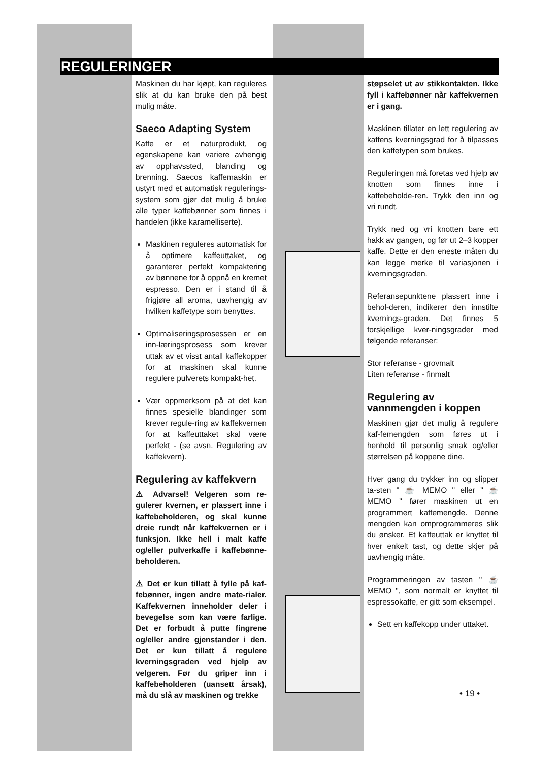REGULERINGER
Maskinen du har kjøpt, kan reguleres slik at du kan bruke den på best mulig måte.
Saeco Adapting System
Kaffe er et naturprodukt, og egenskapene kan variere avhengig av opphavssted, blanding og brenning. Saecos kaffemaskin er ustyrt med et automatisk regulerings-system som gjør det mulig å bruke alle typer kaffebønner som finnes i handelen (ikke karamelliserte).
Maskinen reguleres automatisk for å optimere kaffeuttaket, og garanterer perfekt kompaktering av bønnene for å oppnå en kremet espresso. Den er i stand til å frigjøre all aroma, uavhengig av hvilken kaffetype som benyttes.
Optimaliseringsprosessen er en inn-læringsprosess som krever uttak av et visst antall kaffekopper for at maskinen skal kunne regulere pulverets kompakt-het.
Vær oppmerksom på at det kan finnes spesielle blandinger som krever regule-ring av kaffekvernen for at kaffeuttaket skal være perfekt - (se avsn. Regulering av kaffekvern).
Regulering av kaffekvern
⚠ Advarsel! Velgeren som re-gulerer kvernen, er plassert inne i kaffebeholderen, og skal kunne dreie rundt når kaffekvernen er i funksjon. Ikke hell i malt kaffe og/eller pulverkaffe i kaffebønne-beholderen.
⚠ Det er kun tillatt å fylle på kaf-febønner, ingen andre mate-rialer. Kaffekvernen inneholder deler i bevegelse som kan være farlige. Det er forbudt å putte fingrene og/eller andre gjenstander i den. Det er kun tillatt å regulere kverningsgraden ved hjelp av velgeren. Før du griper inn i kaffebeholderen (uansett årsak), må du slå av maskinen og trekke
støpselet ut av stikkontakten. Ikke fyll i kaffebønner når kaffekvernen er i gang.
Maskinen tillater en lett regulering av kaffens kverningsgrad for å tilpasses den kaffetypen som brukes.
Reguleringen må foretas ved hjelp av knotten som finnes inne i kaffebeholde-ren. Trykk den inn og vri rundt.
Trykk ned og vri knotten bare ett hakk av gangen, og før ut 2–3 kopper kaffe. Dette er den eneste måten du kan legge merke til variasjonen i kverningsgraden.
Referansepunktene plassert inne i behol-deren, indikerer den innstilte kvernings-graden. Det finnes 5 forskjellige kver-ningsgrader med følgende referanser:
Stor referanse - grovmalt
Liten referanse - finmalt
Regulering av vannmengden i koppen
Maskinen gjør det mulig å regulere kaf-femengden som føres ut i henhold til personlig smak og/eller størrelsen på koppene dine.
Hver gang du trykker inn og slipper ta-sten " ☕ MEMO " eller " ☕ MEMO " fører maskinen ut en programmert kaffemengde. Denne mengden kan omprogrammeres slik du ønsker. Et kaffeuttak er knyttet til hver enkelt tast, og dette skjer på uavhengig måte.
Programmeringen av tasten " ☕ MEMO ", som normalt er knyttet til espressokaffe, er gitt som eksempel.
Sett en kaffekopp under uttaket.
• 19 •